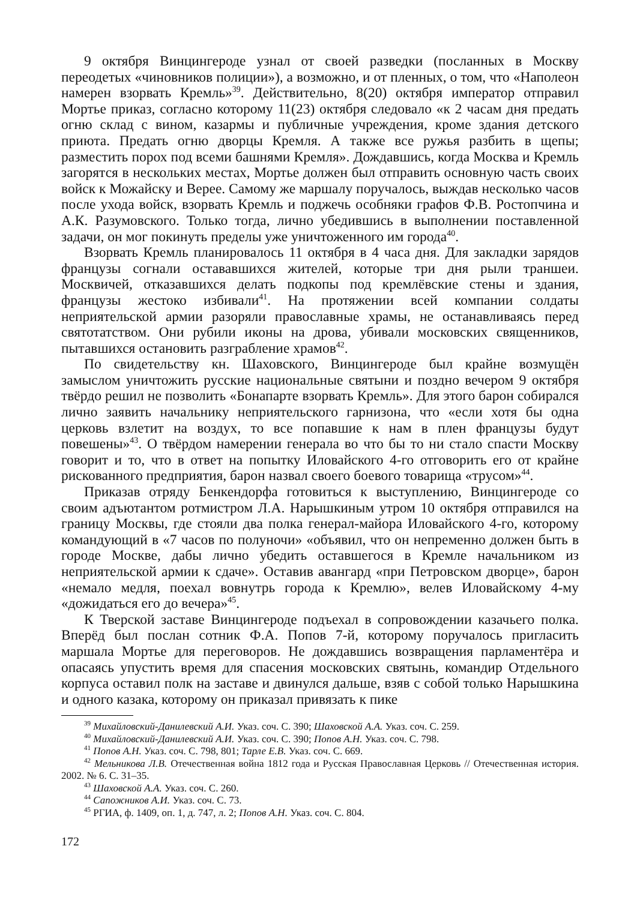9 октября Винцингероде узнал от своей разведки (посланных в Москву переодетых «чиновников полиции»), а возможно, и от пленных, о том, что «Наполеон намерен взорвать Кремль»<sup>39</sup>. Действительно, 8(20) октября император отправил Мортье приказ, согласно которому 11(23) октября следовало «к 2 часам дня предать огню склад с вином, казармы и публичные учреждения, кроме здания детского приюта. Предать огню дворцы Кремля. А также все ружья разбить в щепы; разместить порох под всеми башнями Кремля». Дождавшись, когда Москва и Кремль загорятся в нескольких местах, Мортье должен был отправить основную часть своих войск к Можайску и Верее. Самому же маршалу поручалось, выждав несколько часов после ухода войск, взорвать Кремль и поджечь особняки графов Ф.В. Ростопчина и А.К. Разумовского. Только тогда, лично убедившись в выполнении поставленной задачи, он мог покинуть пределы уже уничтоженного им города<sup>40</sup>.
Взорвать Кремль планировалось 11 октября в 4 часа дня. Для закладки зарядов французы согнали остававшихся жителей, которые три дня рыли траншеи. Москвичей, отказавшихся делать подкопы под кремлёвские стены и здания, французы жестоко избивали<sup>41</sup>. На протяжении всей компании солдаты неприятельской армии разоряли православные храмы, не останавливаясь перед святотатством. Они рубили иконы на дрова, убивали московских священников, пытавшихся остановить разграбление храмов<sup>42</sup>.
По свидетельству кн. Шаховского, Винцингероде был крайне возмущён замыслом уничтожить русские национальные святыни и поздно вечером 9 октября твёрдо решил не позволить «Бонапарте взорвать Кремль». Для этого барон собирался лично заявить начальнику неприятельского гарнизона, что «если хотя бы одна церковь взлетит на воздух, то все попавшие к нам в плен французы будут повешены»<sup>43</sup>. О твёрдом намерении генерала во что бы то ни стало спасти Москву говорит и то, что в ответ на попытку Иловайского 4-го отговорить его от крайне рискованного предприятия, барон назвал своего боевого товарища «трусом»<sup>44</sup>.
Приказав отряду Бенкендорфа готовиться к выступлению, Винцингероде со своим адъютантом ротмистром Л.А. Нарышкиным утром 10 октября отправился на границу Москвы, где стояли два полка генерал-майора Иловайского 4-го, которому командующий в «7 часов по полуночи» «объявил, что он непременно должен быть в городе Москве, дабы лично убедить оставшегося в Кремле начальником из неприятельской армии к сдаче». Оставив авангард «при Петровском дворце», барон «немало медля, поехал вовнутрь города к Кремлю», велев Иловайскому 4-му «дожидаться его до вечера»<sup>45</sup>.
К Тверской заставе Винцингероде подъехал в сопровождении казачьего полка. Вперёд был послан сотник Ф.А. Попов 7-й, которому поручалось пригласить маршала Мортье для переговоров. Не дождавшись возвращения парламентёра и опасаясь упустить время для спасения московских святынь, командир Отдельного корпуса оставил полк на заставе и двинулся дальше, взяв с собой только Нарышкина и одного казака, которому он приказал привязать к пике
<sup>39</sup> Михайловский-Данилевский А.И. Указ. соч. С. 390; Шаховской А.А. Указ. соч. С. 259.
<sup>40</sup> Михайловский-Данилевский А.И. Указ. соч. С. 390; Попов А.Н. Указ. соч. С. 798.
<sup>41</sup> Попов А.Н. Указ. соч. С. 798, 801; Тарле Е.В. Указ. соч. С. 669.
<sup>42</sup> Мельникова Л.В. Отечественная война 1812 года и Русская Православная Церковь // Отечественная история. 2002. № 6. С. 31–35.
<sup>43</sup> Шаховской А.А. Указ. соч. С. 260.
<sup>44</sup> Сапожников А.И. Указ. соч. С. 73.
<sup>45</sup> РГИА, ф. 1409, оп. 1, д. 747, л. 2; Попов А.Н. Указ. соч. С. 804.
172